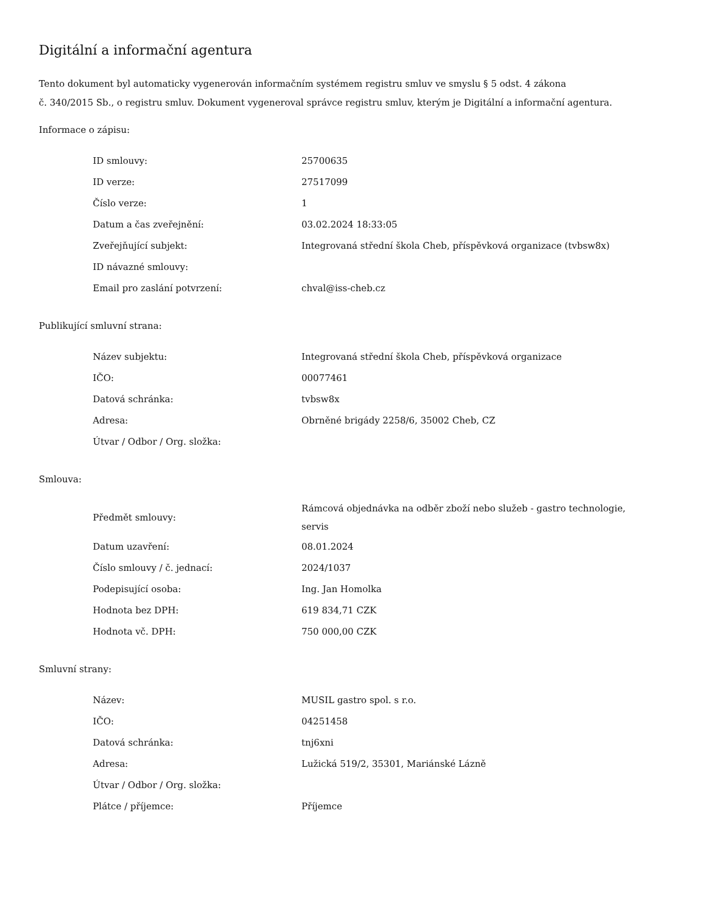Digitální a informační agentura
Tento dokument byl automaticky vygenerován informačním systémem registru smluv ve smyslu § 5 odst. 4 zákona
č. 340/2015 Sb., o registru smluv. Dokument vygeneroval správce registru smluv, kterým je Digitální a informační agentura.
Informace o zápisu:
| ID smlouvy: | 25700635 |
| ID verze: | 27517099 |
| Číslo verze: | 1 |
| Datum a čas zveřejnění: | 03.02.2024 18:33:05 |
| Zveřejňující subjekt: | Integrovaná střední škola Cheb, příspěvková organizace (tvbsw8x) |
| ID návazné smlouvy: | |
| Email pro zaslání potvrzení: | chval@iss-cheb.cz |
Publikující smluvní strana:
| Název subjektu: | Integrovaná střední škola Cheb, příspěvková organizace |
| IČO: | 00077461 |
| Datová schránka: | tvbsw8x |
| Adresa: | Obrněné brigády 2258/6, 35002 Cheb, CZ |
| Útvar / Odbor / Org. složka: | |
Smlouva:
| Předmět smlouvy: | Rámcová objednávka na odběr zboží nebo služeb - gastro technologie, servis |
| Datum uzavření: | 08.01.2024 |
| Číslo smlouvy / č. jednací: | 2024/1037 |
| Podepisující osoba: | Ing. Jan Homolka |
| Hodnota bez DPH: | 619 834,71 CZK |
| Hodnota vč. DPH: | 750 000,00 CZK |
Smluvní strany:
| Název: | MUSIL gastro spol. s r.o. |
| IČO: | 04251458 |
| Datová schránka: | tnj6xni |
| Adresa: | Lužická 519/2, 35301, Mariánské Lázně |
| Útvar / Odbor / Org. složka: | |
| Plátce / příjemce: | Příjemce |